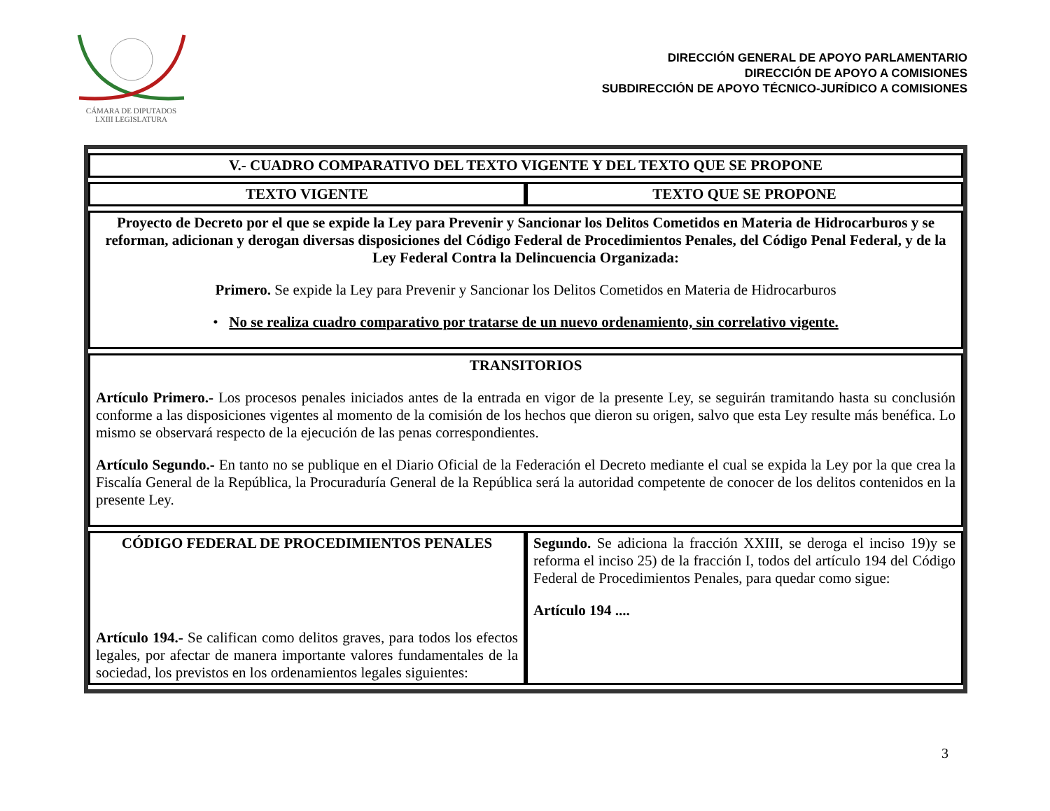CÁMARA DE DIPUTADOS
LXIII LEGISLATURA
DIRECCIÓN GENERAL DE APOYO PARLAMENTARIO
DIRECCIÓN DE APOYO A COMISIONES
SUBDIRECCIÓN DE APOYO TÉCNICO-JURÍDICO A COMISIONES
| V.- CUADRO COMPARATIVO DEL TEXTO VIGENTE Y DEL TEXTO QUE SE PROPONE | |
| --- | --- |
| TEXTO VIGENTE | TEXTO QUE SE PROPONE |
| Proyecto de Decreto por el que se expide la Ley para Prevenir y Sancionar los Delitos Cometidos en Materia de Hidrocarburos y se reforman, adicionan y derogan diversas disposiciones del Código Federal de Procedimientos Penales, del Código Penal Federal, y de la Ley Federal Contra la Delincuencia Organizada: Primero. Se expide la Ley para Prevenir y Sancionar los Delitos Cometidos en Materia de Hidrocarburos • No se realiza cuadro comparativo por tratarse de un nuevo ordenamiento, sin correlativo vigente. | |
| TRANSITORIOS Artículo Primero.- Los procesos penales iniciados antes de la entrada en vigor de la presente Ley, se seguirán tramitando hasta su conclusión conforme a las disposiciones vigentes al momento de la comisión de los hechos que dieron su origen, salvo que esta Ley resulte más benéfica. Lo mismo se observará respecto de la ejecución de las penas correspondientes. Artículo Segundo.- En tanto no se publique en el Diario Oficial de la Federación el Decreto mediante el cual se expida la Ley por la que crea la Fiscalía General de la República, la Procuraduría General de la República será la autoridad competente de conocer de los delitos contenidos en la presente Ley. | |
| CÓDIGO FEDERAL DE PROCEDIMIENTOS PENALES Artículo 194.- Se califican como delitos graves, para todos los efectos legales, por afectar de manera importante valores fundamentales de la sociedad, los previstos en los ordenamientos legales siguientes: | Segundo. Se adiciona la fracción XXIII, se deroga el inciso 19)y se reforma el inciso 25) de la fracción I, todos del artículo 194 del Código Federal de Procedimientos Penales, para quedar como sigue: Artículo 194 .... |
3